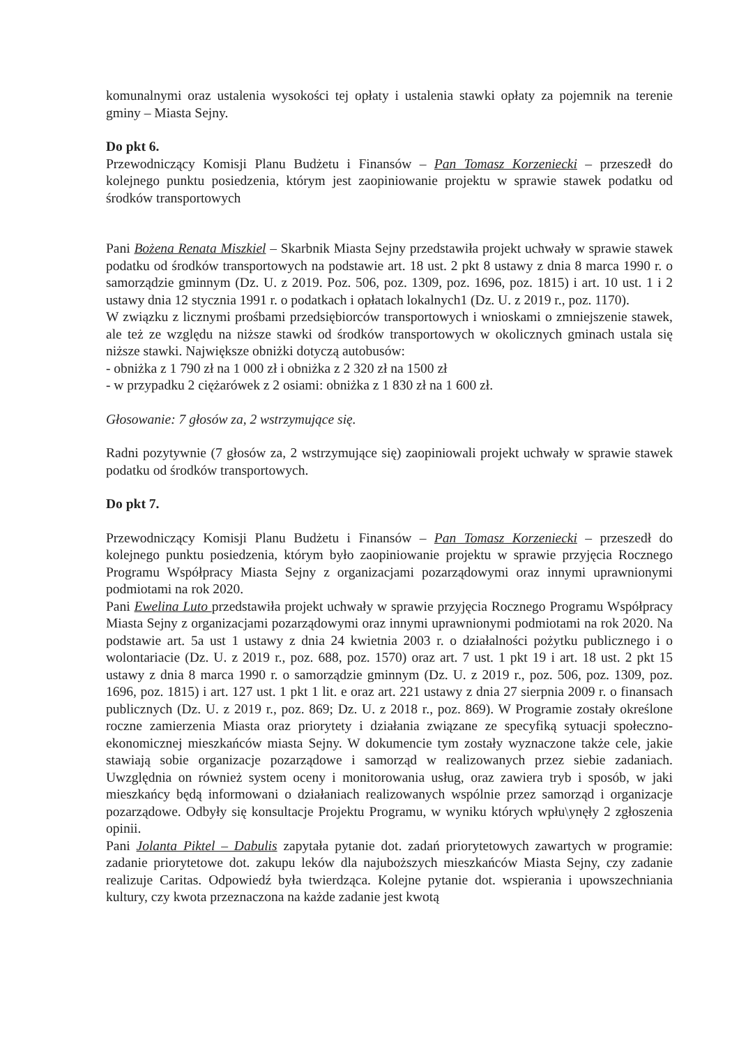komunalnymi oraz ustalenia wysokości tej opłaty i ustalenia stawki opłaty za pojemnik na terenie gminy – Miasta Sejny.
Do pkt 6.
Przewodniczący Komisji Planu Budżetu i Finansów – Pan Tomasz Korzeniecki – przeszedł do kolejnego punktu posiedzenia, którym jest zaopiniowanie projektu w sprawie stawek podatku od środków transportowych
Pani Bożena Renata Miszkiel – Skarbnik Miasta Sejny przedstawiła projekt uchwały w sprawie stawek podatku od środków transportowych na podstawie art. 18 ust. 2 pkt 8 ustawy z dnia 8 marca 1990 r. o samorządzie gminnym (Dz. U. z 2019. Poz. 506, poz. 1309, poz. 1696, poz. 1815) i art. 10 ust. 1 i 2 ustawy dnia 12 stycznia 1991 r. o podatkach i opłatach lokalnych1 (Dz. U. z 2019 r., poz. 1170).
W związku z licznymi prośbami przedsiębiorców transportowych i wnioskami o zmniejszenie stawek, ale też ze względu na niższe stawki od środków transportowych w okolicznych gminach ustala się niższe stawki. Największe obniżki dotyczą autobusów:
- obniżka z 1 790 zł na 1 000 zł i obniżka z 2 320 zł na 1500 zł
- w przypadku 2 ciężarówek z 2 osiami: obniżka z 1 830 zł na 1 600 zł.
Głosowanie: 7 głosów za, 2 wstrzymujące się.
Radni pozytywnie (7 głosów za, 2 wstrzymujące się) zaopiniowali projekt uchwały w sprawie stawek podatku od środków transportowych.
Do pkt 7.
Przewodniczący Komisji Planu Budżetu i Finansów – Pan Tomasz Korzeniecki – przeszedł do kolejnego punktu posiedzenia, którym było zaopiniowanie projektu w sprawie przyjęcia Rocznego Programu Współpracy Miasta Sejny z organizacjami pozarządowymi oraz innymi uprawnionymi podmiotami na rok 2020.
Pani Ewelina Luto przedstawiła projekt uchwały w sprawie przyjęcia Rocznego Programu Współpracy Miasta Sejny z organizacjami pozarządowymi oraz innymi uprawnionymi podmiotami na rok 2020. Na podstawie art. 5a ust 1 ustawy z dnia 24 kwietnia 2003 r. o działalności pożytku publicznego i o wolontariacie (Dz. U. z 2019 r., poz. 688, poz. 1570) oraz art. 7 ust. 1 pkt 19 i art. 18 ust. 2 pkt 15 ustawy z dnia 8 marca 1990 r. o samorządzie gminnym (Dz. U. z 2019 r., poz. 506, poz. 1309, poz. 1696, poz. 1815) i art. 127 ust. 1 pkt 1 lit. e oraz art. 221 ustawy z dnia 27 sierpnia 2009 r. o finansach publicznych (Dz. U. z 2019 r., poz. 869; Dz. U. z 2018 r., poz. 869). W Programie zostały określone roczne zamierzenia Miasta oraz priorytety i działania związane ze specyfiką sytuacji społeczno-ekonomicznej mieszkańców miasta Sejny. W dokumencie tym zostały wyznaczone także cele, jakie stawiają sobie organizacje pozarządowe i samorząd w realizowanych przez siebie zadaniach. Uwzględnia on również system oceny i monitorowania usług, oraz zawiera tryb i sposób, w jaki mieszkańcy będą informowani o działaniach realizowanych wspólnie przez samorząd i organizacje pozarządowe. Odbyły się konsultacje Projektu Programu, w wyniku których wpłu\ynęły 2 zgłoszenia opinii.
Pani Jolanta Piktel – Dabulis zapytała pytanie dot. zadań priorytetowych zawartych w programie: zadanie priorytetowe dot. zakupu leków dla najuboższych mieszkańców Miasta Sejny, czy zadanie realizuje Caritas. Odpowiedź była twierdząca. Kolejne pytanie dot. wspierania i upowszechniania kultury, czy kwota przeznaczona na każde zadanie jest kwotą